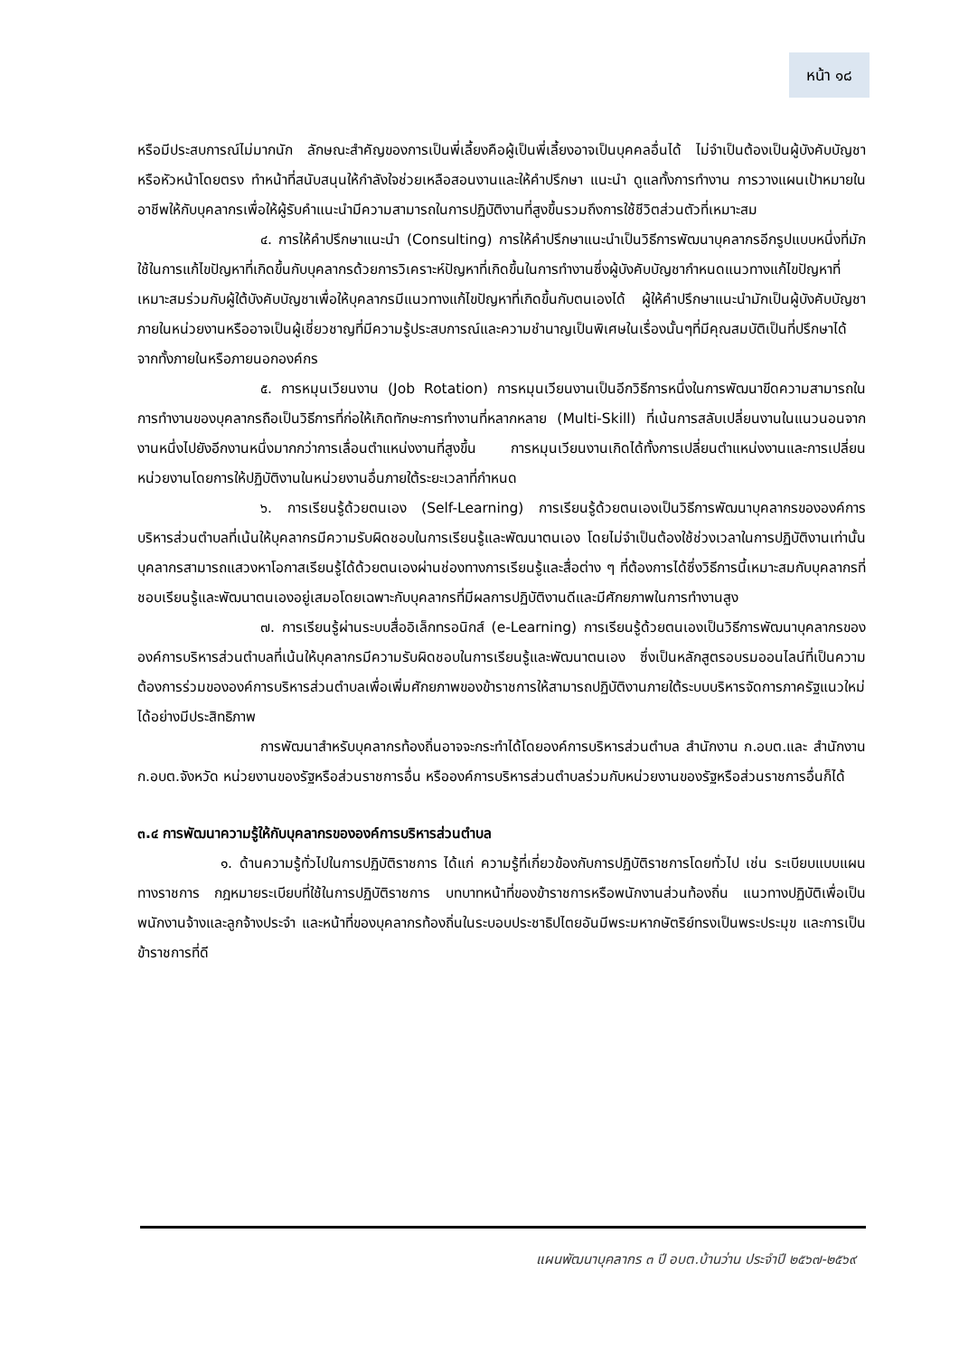หน้า ๑๘
หรือมีประสบการณ์ไม่มากนัก ลักษณะสำคัญของการเป็นพี่เลี้ยงคือผู้เป็นพี่เลี้ยงอาจเป็นบุคคลอื่นได้ ไม่จำเป็นต้องเป็นผู้บังคับบัญชาหรือหัวหน้าโดยตรง ทำหน้าที่สนับสนุนให้กำลังใจช่วยเหลือสอนงานและให้คำปรึกษา แนะนำ ดูแลทั้งการทำงาน การวางแผนเป้าหมายในอาชีพให้กับบุคลากรเพื่อให้ผู้รับคำแนะนำมีความสามารถในการปฏิบัติงานที่สูงขึ้นรวมถึงการใช้ชีวิตส่วนตัวที่เหมาะสม
๔. การให้คำปรึกษาแนะนำ (Consulting) การให้คำปรึกษาแนะนำเป็นวิธีการพัฒนาบุคลากรอีกรูปแบบหนึ่งที่มักใช้ในการแก้ไขปัญหาที่เกิดขึ้นกับบุคลากรด้วยการวิเคราะห์ปัญหาที่เกิดขึ้นในการทำงานซึ่งผู้บังคับบัญชากำหนดแนวทางแก้ไขปัญหาที่เหมาะสมร่วมกับผู้ใต้บังคับบัญชาเพื่อให้บุคลากรมีแนวทางแก้ไขปัญหาที่เกิดขึ้นกับตนเองได้ ผู้ให้คำปรึกษาแนะนำมักเป็นผู้บังคับบัญชาภายในหน่วยงานหรืออาจเป็นผู้เชี่ยวชาญที่มีความรู้ประสบการณ์และความชำนาญเป็นพิเศษในเรื่องนั้นๆที่มีคุณสมบัติเป็นที่ปรึกษาได้จากทั้งภายในหรือภายนอกองค์กร
๕. การหมุนเวียนงาน (Job Rotation) การหมุนเวียนงานเป็นอีกวิธีการหนึ่งในการพัฒนาขีดความสามารถในการทำงานของบุคลากรถือเป็นวิธีการที่ก่อให้เกิดทักษะการทำงานที่หลากหลาย (Multi-Skill) ที่เน้นการสลับเปลี่ยนงานในแนวนอนจากงานหนึ่งไปยังอีกงานหนึ่งมากกว่าการเลื่อนตำแหน่งงานที่สูงขึ้น การหมุนเวียนงานเกิดได้ทั้งการเปลี่ยนตำแหน่งงานและการเปลี่ยนหน่วยงานโดยการให้ปฏิบัติงานในหน่วยงานอื่นภายใต้ระยะเวลาที่กำหนด
๖. การเรียนรู้ด้วยตนเอง (Self-Learning) การเรียนรู้ด้วยตนเองเป็นวิธีการพัฒนาบุคลากรขององค์การบริหารส่วนตำบลที่เน้นให้บุคลากรมีความรับผิดชอบในการเรียนรู้และพัฒนาตนเอง โดยไม่จำเป็นต้องใช้ช่วงเวลาในการปฏิบัติงานเท่านั้น บุคลากรสามารถแสวงหาโอกาสเรียนรู้ได้ด้วยตนเองผ่านช่องทางการเรียนรู้และสื่อต่าง ๆ ที่ต้องการได้ซึ่งวิธีการนี้เหมาะสมกับบุคลากรที่ชอบเรียนรู้และพัฒนาตนเองอยู่เสมอโดยเฉพาะกับบุคลากรที่มีผลการปฏิบัติงานดีและมีศักยภาพในการทำงานสูง
๗. การเรียนรู้ผ่านระบบสื่ออิเล็กทรอนิกส์ (e-Learning) การเรียนรู้ด้วยตนเองเป็นวิธีการพัฒนาบุคลากรขององค์การบริหารส่วนตำบลที่เน้นให้บุคลากรมีความรับผิดชอบในการเรียนรู้และพัฒนาตนเอง ซึ่งเป็นหลักสูตรอบรมออนไลน์ที่เป็นความต้องการร่วมขององค์การบริหารส่วนตำบลเพื่อเพิ่มศักยภาพของข้าราชการให้สามารถปฏิบัติงานภายใต้ระบบบริหารจัดการภาครัฐแนวใหม่ได้อย่างมีประสิทธิภาพ
การพัฒนาสำหรับบุคลากรท้องถิ่นอาจจะกระทำได้โดยองค์การบริหารส่วนตำบล สำนักงาน ก.อบต.และ สำนักงาน ก.อบต.จังหวัด หน่วยงานของรัฐหรือส่วนราชการอื่น หรือองค์การบริหารส่วนตำบลร่วมกับหน่วยงานของรัฐหรือส่วนราชการอื่นก็ได้
๓.๔ การพัฒนาความรู้ให้กับบุคลากรขององค์การบริหารส่วนตำบล
๑. ด้านความรู้ทั่วไปในการปฏิบัติราชการ ได้แก่ ความรู้ที่เกี่ยวข้องกับการปฏิบัติราชการโดยทั่วไป เช่น ระเบียบแบบแผนทางราชการ กฎหมายระเบียบที่ใช้ในการปฏิบัติราชการ บทบาทหน้าที่ของข้าราชการหรือพนักงานส่วนท้องถิ่น แนวทางปฏิบัติเพื่อเป็นพนักงานจ้างและลูกจ้างประจำ และหน้าที่ของบุคลากรท้องถิ่นในระบอบประชาธิปไตยอันมีพระมหากษัตริย์ทรงเป็นพระประมุข และการเป็นข้าราชการที่ดี
แผนพัฒนาบุคลากร ๓ ปี อบต.บ้านว่าน ประจำปี ๒๕๖๗-๒๕๖๙